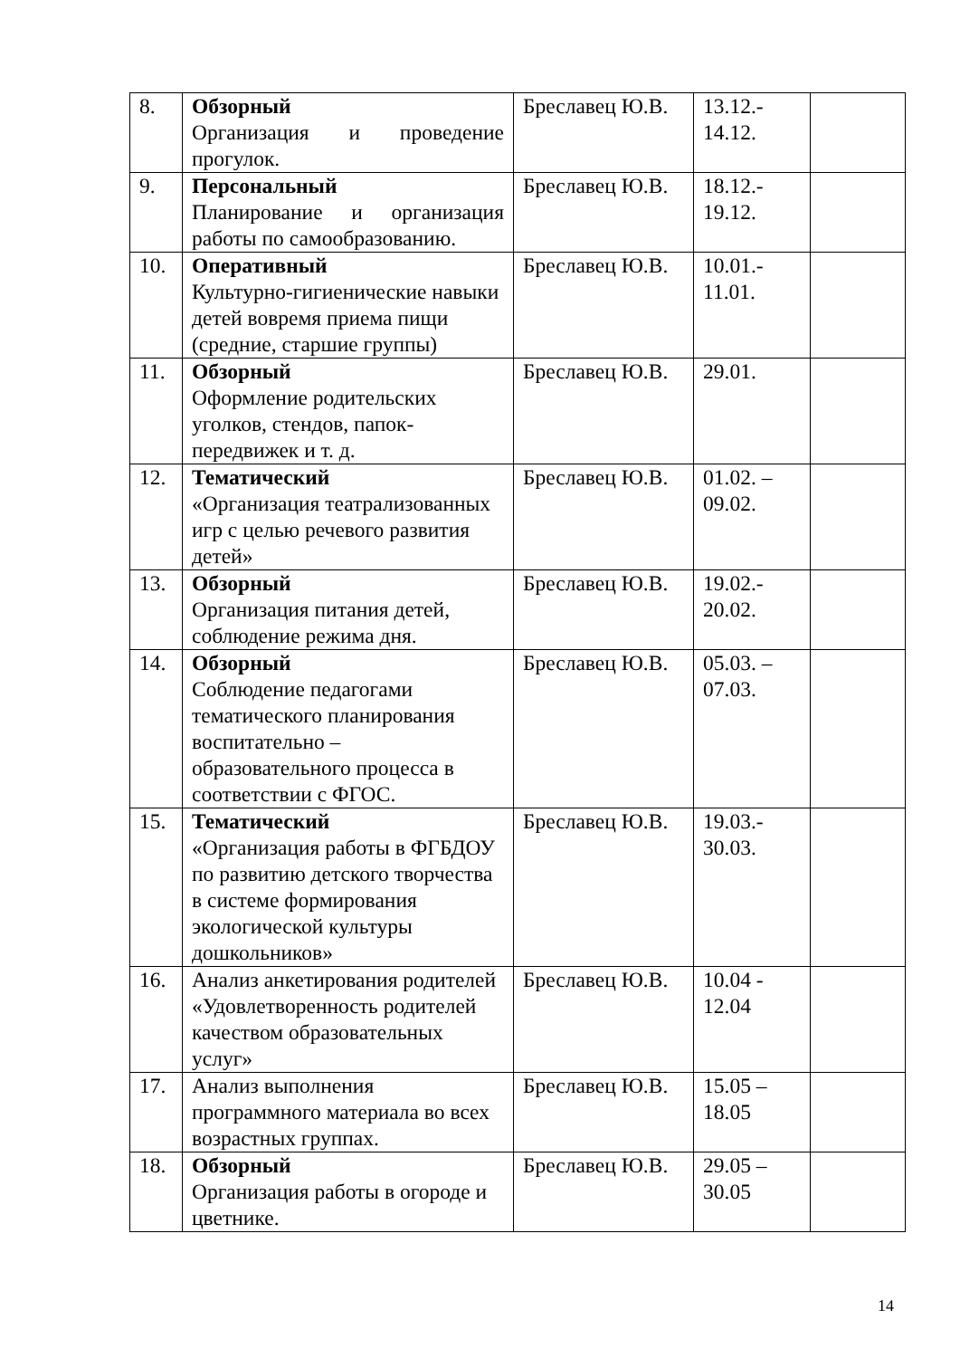| 8. | Обзорный Организация и проведение прогулок. | Бреславец Ю.В. | 13.12.- 14.12. | |
| 9. | Персональный Планирование и организация работы по самообразованию. | Бреславец Ю.В. | 18.12.- 19.12. | |
| 10. | Оперативный Культурно-гигиенические навыки детей вовремя приема пищи (средние, старшие группы) | Бреславец Ю.В. | 10.01.- 11.01. | |
| 11. | Обзорный Оформление родительских уголков, стендов, папок-передвижек и т. д. | Бреславец Ю.В. | 29.01. | |
| 12. | Тематический «Организация театрализованных игр с целью речевого развития детей» | Бреславец Ю.В. | 01.02. – 09.02. | |
| 13. | Обзорный Организация питания детей, соблюдение режима дня. | Бреславец Ю.В. | 19.02.- 20.02. | |
| 14. | Обзорный Соблюдение педагогами тематического планирования воспитательно – образовательного процесса в соответствии с ФГОС. | Бреславец Ю.В. | 05.03. – 07.03. | |
| 15. | Тематический «Организация работы в ФГБДОУ по развитию детского творчества в системе формирования экологической культуры дошкольников» | Бреславец Ю.В. | 19.03.- 30.03. | |
| 16. | Анализ анкетирования родителей «Удовлетворенность родителей качеством образовательных услуг» | Бреславец Ю.В. | 10.04 - 12.04 | |
| 17. | Анализ выполнения программного материала во всех возрастных группах. | Бреславец Ю.В. | 15.05 – 18.05 | |
| 18. | Обзорный Организация работы в огороде и цветнике. | Бреславец Ю.В. | 29.05 – 30.05 | |
14